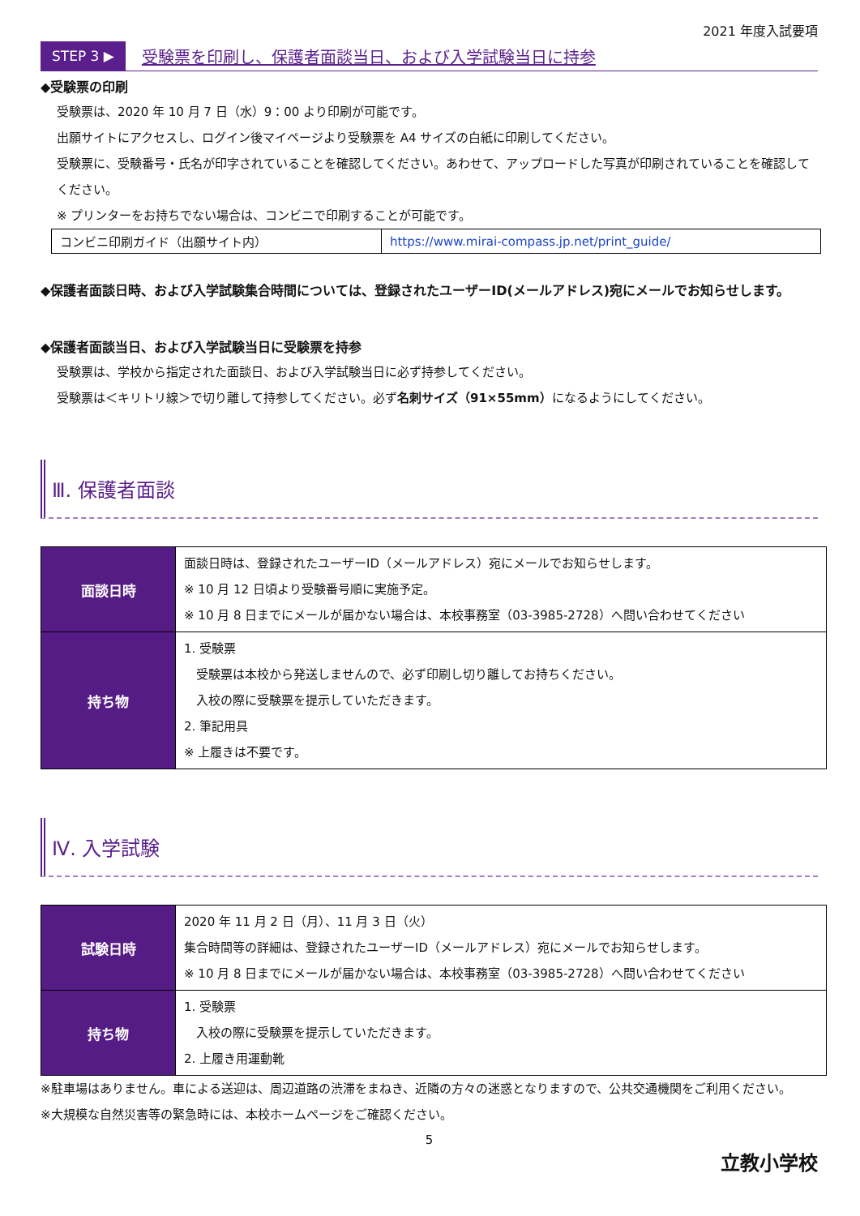2021 年度入試要項
STEP 3 ▶ 受験票を印刷し、保護者面談当日、および入学試験当日に持参
◆受験票の印刷
受験票は、2020 年 10 月 7 日（水）9：00 より印刷が可能です。
出願サイトにアクセスし、ログイン後マイページより受験票を A4 サイズの白紙に印刷してください。
受験票に、受験番号・氏名が印字されていることを確認してください。あわせて、アップロードした写真が印刷されていることを確認してください。
※ プリンターをお持ちでない場合は、コンビニで印刷することが可能です。
| コンビニ印刷ガイド（出願サイト内） | https://www.mirai-compass.jp.net/print_guide/ |
◆保護者面談日時、および入学試験集合時間については、登録されたユーザーID(メールアドレス)宛にメールでお知らせします。
◆保護者面談当日、および入学試験当日に受験票を持参
受験票は、学校から指定された面談日、および入学試験当日に必ず持参してください。
受験票は＜キリトリ線＞で切り離して持参してください。必ず名刺サイズ（91×55mm）になるようにしてください。
Ⅲ. 保護者面談
| 面談日時 | 面談日時は、登録されたユーザーID（メールアドレス）宛にメールでお知らせします。 ※ 10 月 12 日頃より受験番号順に実施予定。 ※ 10 月 8 日までにメールが届かない場合は、本校事務室（03-3985-2728）へ問い合わせてください |
| 持ち物 | 1. 受験票 受験票は本校から発送しませんので、必ず印刷し切り離してお持ちください。 入校の際に受験票を提示していただきます。 2. 筆記用具 ※ 上履きは不要です。 |
Ⅳ. 入学試験
| 試験日時 | 2020 年 11 月 2 日（月）、11 月 3 日（火） 集合時間等の詳細は、登録されたユーザーID（メールアドレス）宛にメールでお知らせします。 ※ 10 月 8 日までにメールが届かない場合は、本校事務室（03-3985-2728）へ問い合わせてください |
| 持ち物 | 1. 受験票 入校の際に受験票を提示していただきます。 2. 上履き用運動靴 |
※駐車場はありません。車による送迎は、周辺道路の渋滞をまねき、近隣の方々の迷惑となりますので、公共交通機関をご利用ください。
※大規模な自然災害等の緊急時には、本校ホームページをご確認ください。
5
立教小学校